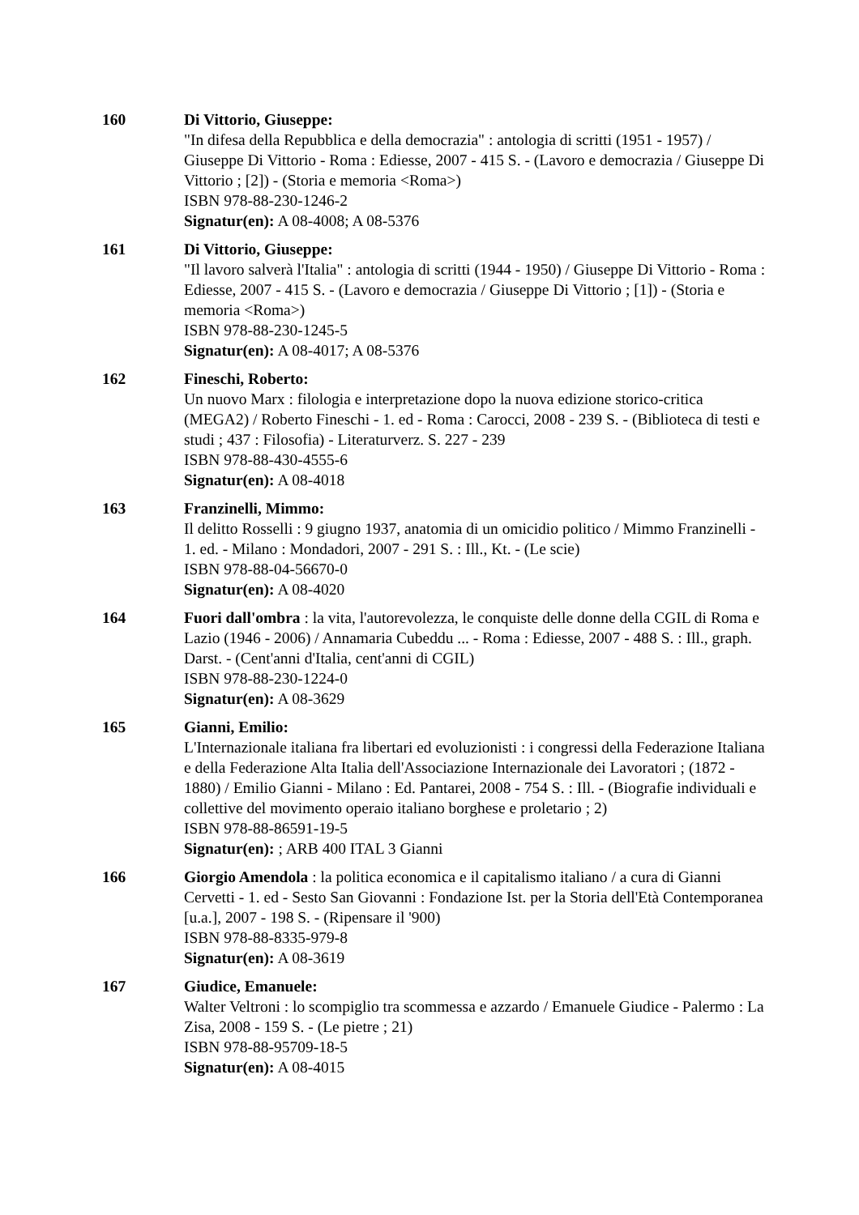160 Di Vittorio, Giuseppe:
"In difesa della Repubblica e della democrazia" : antologia di scritti (1951 - 1957) / Giuseppe Di Vittorio - Roma : Ediesse, 2007 - 415 S. - (Lavoro e democrazia / Giuseppe Di Vittorio ; [2]) - (Storia e memoria <Roma>)
ISBN 978-88-230-1246-2
Signatur(en): A 08-4008; A 08-5376
161 Di Vittorio, Giuseppe:
"Il lavoro salverà l'Italia" : antologia di scritti (1944 - 1950) / Giuseppe Di Vittorio - Roma : Ediesse, 2007 - 415 S. - (Lavoro e democrazia / Giuseppe Di Vittorio ; [1]) - (Storia e memoria <Roma>)
ISBN 978-88-230-1245-5
Signatur(en): A 08-4017; A 08-5376
162 Fineschi, Roberto:
Un nuovo Marx : filologia e interpretazione dopo la nuova edizione storico-critica (MEGA2) / Roberto Fineschi - 1. ed - Roma : Carocci, 2008 - 239 S. - (Biblioteca di testi e studi ; 437 : Filosofia) - Literaturverz. S. 227 - 239
ISBN 978-88-430-4555-6
Signatur(en): A 08-4018
163 Franzinelli, Mimmo:
Il delitto Rosselli : 9 giugno 1937, anatomia di un omicidio politico / Mimmo Franzinelli - 1. ed. - Milano : Mondadori, 2007 - 291 S. : Ill., Kt. - (Le scie)
ISBN 978-88-04-56670-0
Signatur(en): A 08-4020
164 Fuori dall'ombra : la vita, l'autorevolezza, le conquiste delle donne della CGIL di Roma e Lazio (1946 - 2006) / Annamaria Cubeddu ... - Roma : Ediesse, 2007 - 488 S. : Ill., graph. Darst. - (Cent'anni d'Italia, cent'anni di CGIL)
ISBN 978-88-230-1224-0
Signatur(en): A 08-3629
165 Gianni, Emilio:
L'Internazionale italiana fra libertari ed evoluzionisti : i congressi della Federazione Italiana e della Federazione Alta Italia dell'Associazione Internazionale dei Lavoratori ; (1872 - 1880) / Emilio Gianni - Milano : Ed. Pantarei, 2008 - 754 S. : Ill. - (Biografie individuali e collettive del movimento operaio italiano borghese e proletario ; 2)
ISBN 978-88-86591-19-5
Signatur(en): ; ARB 400 ITAL 3 Gianni
166 Giorgio Amendola : la politica economica e il capitalismo italiano / a cura di Gianni Cervetti - 1. ed - Sesto San Giovanni : Fondazione Ist. per la Storia dell'Età Contemporanea [u.a.], 2007 - 198 S. - (Ripensare il '900)
ISBN 978-88-8335-979-8
Signatur(en): A 08-3619
167 Giudice, Emanuele:
Walter Veltroni : lo scompiglio tra scommessa e azzardo / Emanuele Giudice - Palermo : La Zisa, 2008 - 159 S. - (Le pietre ; 21)
ISBN 978-88-95709-18-5
Signatur(en): A 08-4015